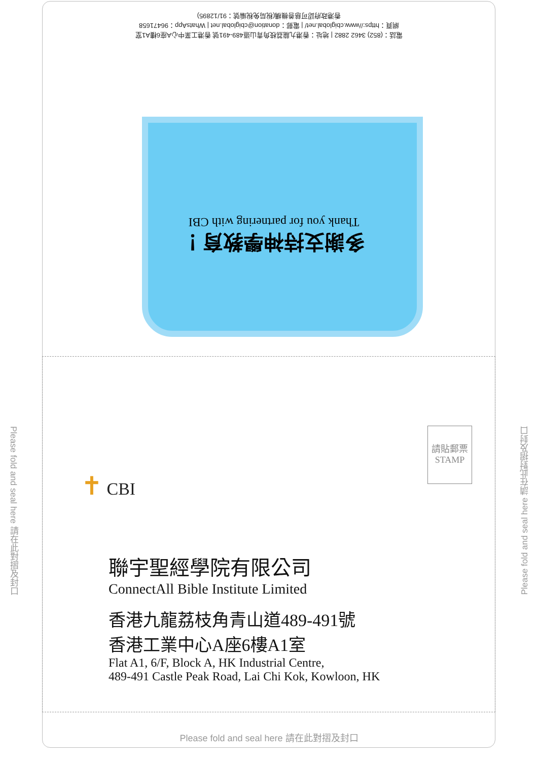電話：(852) 3462 2882 | 地址：香港九龍荔枝角青山道489-491號 香港工業中心A座6樓A1室
網頁：https://www.cbiglobal.net/ | 電郵：donation@cbiglobal.net | WhatsApp：96471658
香港政府認可慈善機構(稅局免稅編號：91/12895)
多謝支持神學教育！
Thank you for partnering with CBI
✝ CBI
請貼郵票
STAMP
聯宇聖經學院有限公司
ConnectAll Bible Institute Limited
香港九龍荔枝角青山道489-491號
香港工業中心A座6樓A1室
Flat A1, 6/F, Block A, HK Industrial Centre,
489-491 Castle Peak Road, Lai Chi Kok, Kowloon, HK
Please fold and seal here 請在此對摺及封口
Please fold and seal here 請在此對摺及封口
Please fold and seal here 請在此對摺及封口